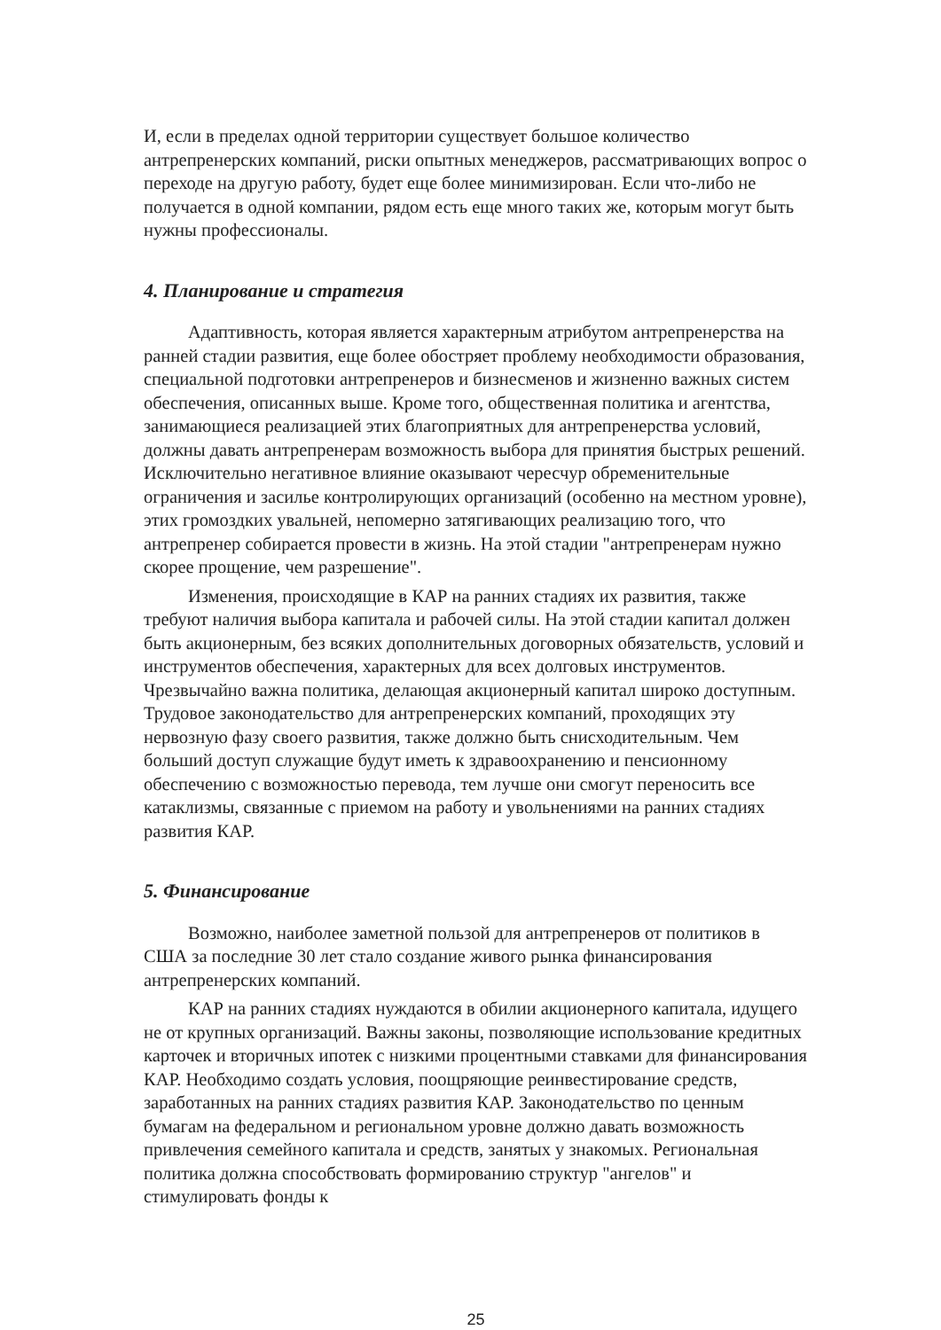И, если в пределах одной территории существует большое количество антрепренерских компаний, риски опытных менеджеров, рассматривающих вопрос о переходе на другую работу, будет еще более минимизирован. Если что-либо не получается в одной компании, рядом есть еще много таких же, которым могут быть нужны профессионалы.
4. Планирование и стратегия
Адаптивность, которая является характерным атрибутом антрепренерства на ранней стадии развития, еще более обостряет проблему необходимости образования, специальной подготовки антрепренеров и бизнесменов и жизненно важных систем обеспечения, описанных выше. Кроме того, общественная политика и агентства, занимающиеся реализацией этих благоприятных для антрепренерства условий, должны давать антрепренерам возможность выбора для принятия быстрых решений. Исключительно негативное влияние оказывают чересчур обременительные ограничения и засилье контролирующих организаций (особенно на местном уровне), этих громоздких увальней, непомерно затягивающих реализацию того, что антрепренер собирается провести в жизнь. На этой стадии "антрепренерам нужно скорее прощение, чем разрешение".
Изменения, происходящие в КАР на ранних стадиях их развития, также требуют наличия выбора капитала и рабочей силы. На этой стадии капитал должен быть акционерным, без всяких дополнительных договорных обязательств, условий и инструментов обеспечения, характерных для всех долговых инструментов. Чрезвычайно важна политика, делающая акционерный капитал широко доступным. Трудовое законодательство для антрепренерских компаний, проходящих эту нервозную фазу своего развития, также должно быть снисходительным. Чем больший доступ служащие будут иметь к здравоохранению и пенсионному обеспечению с возможностью перевода, тем лучше они смогут переносить все катаклизмы, связанные с приемом на работу и увольнениями на ранних стадиях развития КАР.
5. Финансирование
Возможно, наиболее заметной пользой для антрепренеров от политиков в США за последние 30 лет стало создание живого рынка финансирования антрепренерских компаний.
КАР на ранних стадиях нуждаются в обилии акционерного капитала, идущего не от крупных организаций. Важны законы, позволяющие использование кредитных карточек и вторичных ипотек с низкими процентными ставками для финансирования КАР. Необходимо создать условия, поощряющие реинвестирование средств, заработанных на ранних стадиях развития КАР. Законодательство по ценным бумагам на федеральном и региональном уровне должно давать возможность привлечения семейного капитала и средств, занятых у знакомых. Региональная политика должна способствовать формированию структур "ангелов" и стимулировать фонды к
25